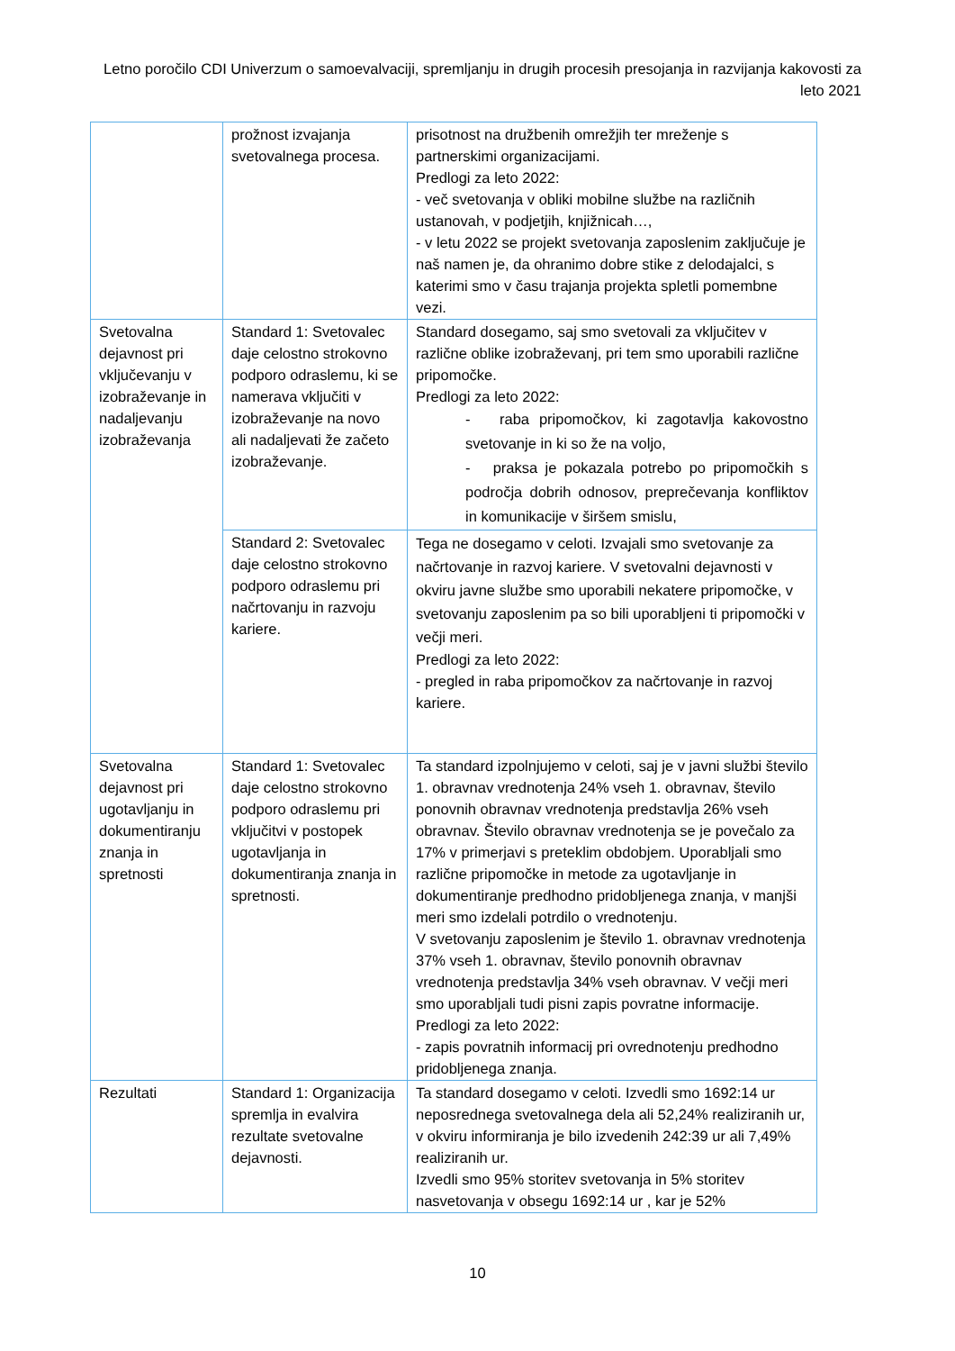Letno poročilo CDI Univerzum o samoevalvaciji, spremljanju in drugih procesih presojanja in razvijanja kakovosti za leto 2021
| | prožnost izvajanja svetovalnega procesa. | prisotnost na družbenih omrežjih ter mreženje s partnerskimi organizacijami. Predlogi za leto 2022: - več svetovanja v obliki mobilne službe na različnih ustanovah, v podjetjih, knjižnicah…, - v letu 2022 se projekt svetovanja zaposlenim zaključuje je naš namen je, da ohranimo dobre stike z delodajalci, s katerimi smo v času trajanja projekta spletli pomembne vezi. |
| Svetovalna dejavnost pri vključevanju v izobraževanje in nadaljevanju izobraževanja | Standard 1: Svetovalec daje celostno strokovno podporo odraslemu, ki se namerava vključiti v izobraževanje na novo ali nadaljevati že začeto izobraževanje. | Standard dosegamo, saj smo svetovali za vključitev v različne oblike izobraževanj, pri tem smo uporabili različne pripomočke. Predlogi za leto 2022: - raba pripomočkov, ki zagotavlja kakovostno svetovanje in ki so že na voljo, - praksa je pokazala potrebo po pripomočkih s področja dobrih odnosov, preprečevanja konfliktov in komunikacije v širšem smislu, |
| | Standard 2: Svetovalec daje celostno strokovno podporo odraslemu pri načrtovanju in razvoju kariere. | Tega ne dosegamo v celoti. Izvajali smo svetovanje za načrtovanje in razvoj kariere. V svetovalni dejavnosti v okviru javne službe smo uporabili nekatere pripomočke, v svetovanju zaposlenim pa so bili uporabljeni ti pripomočki v večji meri. Predlogi za leto 2022: - pregled in raba pripomočkov za načrtovanje in razvoj kariere. |
| Svetovalna dejavnost pri ugotavljanju in dokumentiranju znanja in spretnosti | Standard 1: Svetovalec daje celostno strokovno podporo odraslemu pri vključitvi v postopek ugotavljanja in dokumentiranja znanja in spretnosti. | Ta standard izpolnjujemo v celoti, saj je v javni službi število 1. obravnav vrednotenja 24% vseh 1. obravnav, število ponovnih obravnav vrednotenja predstavlja 26% vseh obravnav. Število obravnav vrednotenja se je povečalo za 17% v primerjavi s preteklim obdobjem. Uporabljali smo različne pripomočke in metode za ugotavljanje in dokumentiranje predhodno pridobljenega znanja, v manjši meri smo izdelali potrdilo o vrednotenju. V svetovanju zaposlenim je število 1. obravnav vrednotenja 37% vseh 1. obravnav, število ponovnih obravnav vrednotenja predstavlja 34% vseh obravnav. V večji meri smo uporabljali tudi pisni zapis povratne informacije. Predlogi za leto 2022: - zapis povratnih informacij pri ovrednotenju predhodno pridobljenega znanja. |
| Rezultati | Standard 1: Organizacija spremlja in evalvira rezultate svetovalne dejavnosti. | Ta standard dosegamo v celoti. Izvedli smo 1692:14 ur neposrednega svetovalnega dela ali 52,24% realiziranih ur, v okviru informiranja je bilo izvedenih 242:39 ur ali 7,49% realiziranih ur. Izvedli smo 95% storitev svetovanja in 5% storitev nasvetovanja v obsegu 1692:14 ur , kar je 52% |
10